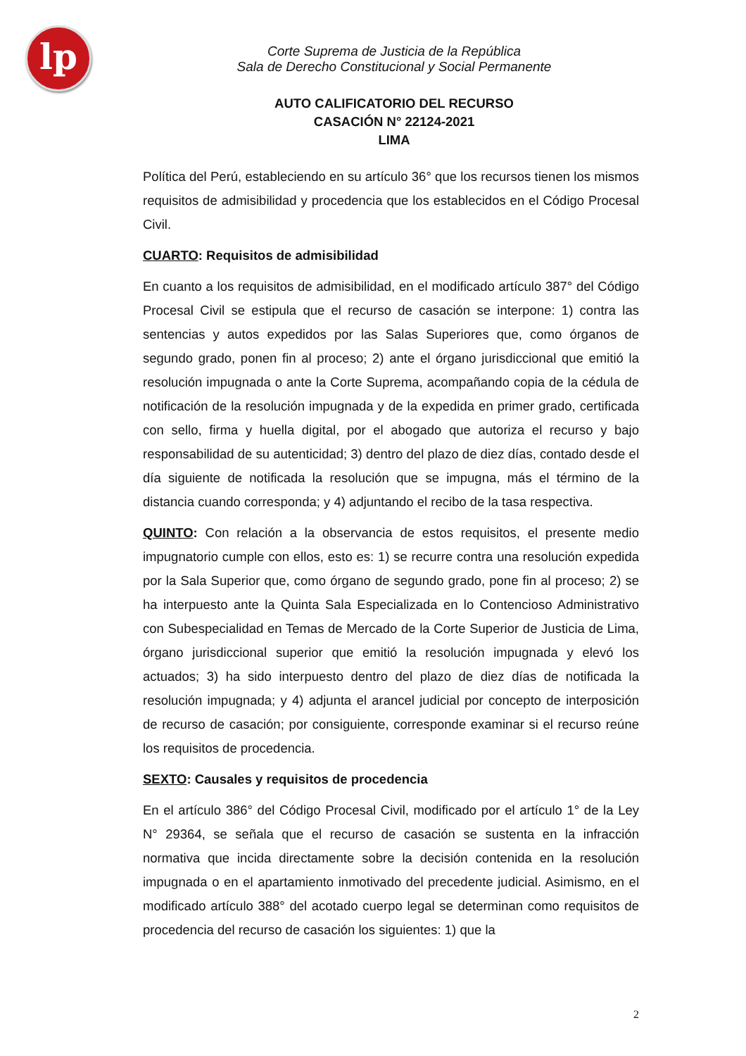lp
Corte Suprema de Justicia de la República
Sala de Derecho Constitucional y Social Permanente
AUTO CALIFICATORIO DEL RECURSO
CASACIÓN N° 22124-2021
LIMA
Política del Perú, estableciendo en su artículo 36° que los recursos tienen los mismos requisitos de admisibilidad y procedencia que los establecidos en el Código Procesal Civil.
CUARTO: Requisitos de admisibilidad
En cuanto a los requisitos de admisibilidad, en el modificado artículo 387° del Código Procesal Civil se estipula que el recurso de casación se interpone: 1) contra las sentencias y autos expedidos por las Salas Superiores que, como órganos de segundo grado, ponen fin al proceso; 2) ante el órgano jurisdiccional que emitió la resolución impugnada o ante la Corte Suprema, acompañando copia de la cédula de notificación de la resolución impugnada y de la expedida en primer grado, certificada con sello, firma y huella digital, por el abogado que autoriza el recurso y bajo responsabilidad de su autenticidad; 3) dentro del plazo de diez días, contado desde el día siguiente de notificada la resolución que se impugna, más el término de la distancia cuando corresponda; y 4) adjuntando el recibo de la tasa respectiva.
QUINTO: Con relación a la observancia de estos requisitos, el presente medio impugnatorio cumple con ellos, esto es: 1) se recurre contra una resolución expedida por la Sala Superior que, como órgano de segundo grado, pone fin al proceso; 2) se ha interpuesto ante la Quinta Sala Especializada en lo Contencioso Administrativo con Subespecialidad en Temas de Mercado de la Corte Superior de Justicia de Lima, órgano jurisdiccional superior que emitió la resolución impugnada y elevó los actuados; 3) ha sido interpuesto dentro del plazo de diez días de notificada la resolución impugnada; y 4) adjunta el arancel judicial por concepto de interposición de recurso de casación; por consiguiente, corresponde examinar si el recurso reúne los requisitos de procedencia.
SEXTO: Causales y requisitos de procedencia
En el artículo 386° del Código Procesal Civil, modificado por el artículo 1° de la Ley N° 29364, se señala que el recurso de casación se sustenta en la infracción normativa que incida directamente sobre la decisión contenida en la resolución impugnada o en el apartamiento inmotivado del precedente judicial. Asimismo, en el modificado artículo 388° del acotado cuerpo legal se determinan como requisitos de procedencia del recurso de casación los siguientes: 1) que la
2